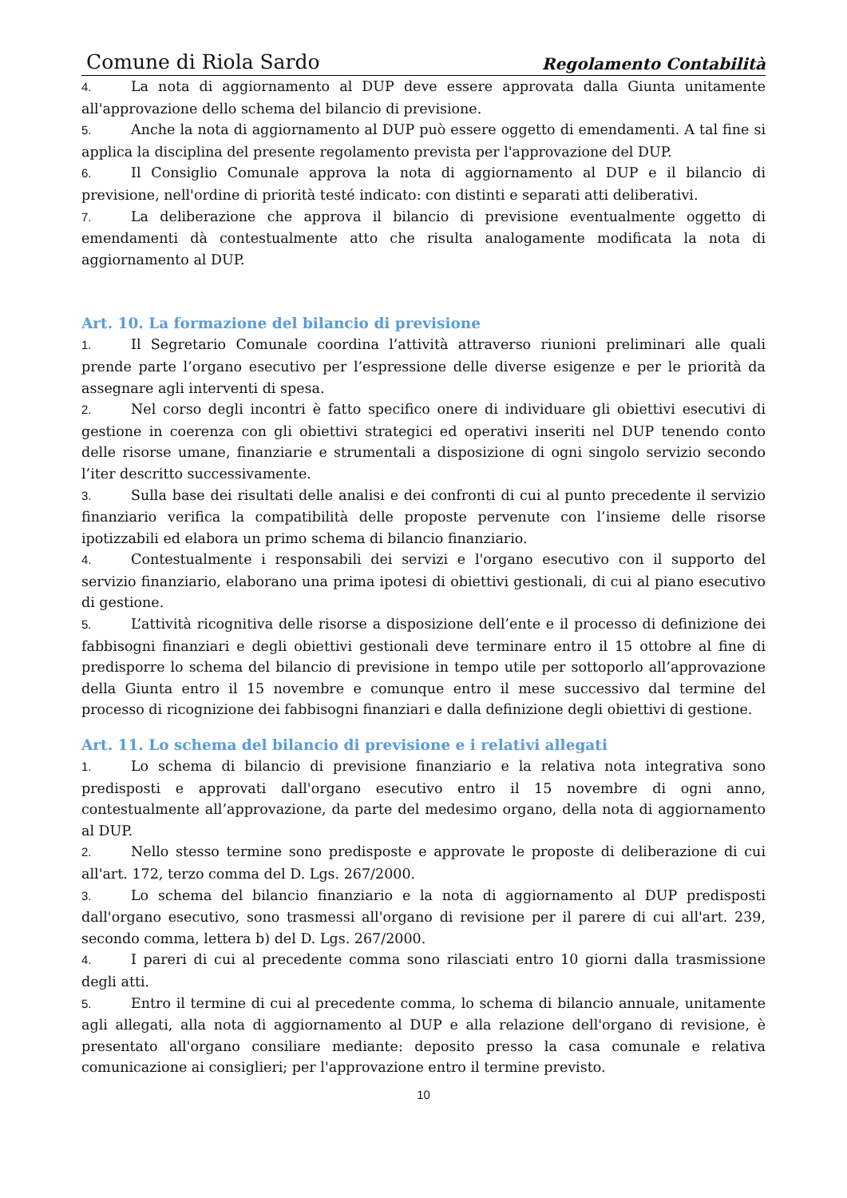Comune di Riola Sardo Regolamento Contabilità
4. La nota di aggiornamento al DUP deve essere approvata dalla Giunta unitamente all'approvazione dello schema del bilancio di previsione.
5. Anche la nota di aggiornamento al DUP può essere oggetto di emendamenti. A tal fine si applica la disciplina del presente regolamento prevista per l'approvazione del DUP.
6. Il Consiglio Comunale approva la nota di aggiornamento al DUP e il bilancio di previsione, nell'ordine di priorità testé indicato: con distinti e separati atti deliberativi.
7. La deliberazione che approva il bilancio di previsione eventualmente oggetto di emendamenti dà contestualmente atto che risulta analogamente modificata la nota di aggiornamento al DUP.
Art. 10. La formazione del bilancio di previsione
1. Il Segretario Comunale coordina l’attività attraverso riunioni preliminari alle quali prende parte l’organo esecutivo per l’espressione delle diverse esigenze e per le priorità da assegnare agli interventi di spesa.
2. Nel corso degli incontri è fatto specifico onere di individuare gli obiettivi esecutivi di gestione in coerenza con gli obiettivi strategici ed operativi inseriti nel DUP tenendo conto delle risorse umane, finanziarie e strumentali a disposizione di ogni singolo servizio secondo l’iter descritto successivamente.
3. Sulla base dei risultati delle analisi e dei confronti di cui al punto precedente il servizio finanziario verifica la compatibilità delle proposte pervenute con l’insieme delle risorse ipotizzabili ed elabora un primo schema di bilancio finanziario.
4. Contestualmente i responsabili dei servizi e l'organo esecutivo con il supporto del servizio finanziario, elaborano una prima ipotesi di obiettivi gestionali, di cui al piano esecutivo di gestione.
5. L’attività ricognitiva delle risorse a disposizione dell’ente e il processo di definizione dei fabbisogni finanziari e degli obiettivi gestionali deve terminare entro il 15 ottobre al fine di predisporre lo schema del bilancio di previsione in tempo utile per sottoporlo all’approvazione della Giunta entro il 15 novembre e comunque entro il mese successivo dal termine del processo di ricognizione dei fabbisogni finanziari e dalla definizione degli obiettivi di gestione.
Art. 11. Lo schema del bilancio di previsione e i relativi allegati
1. Lo schema di bilancio di previsione finanziario e la relativa nota integrativa sono predisposti e approvati dall'organo esecutivo entro il 15 novembre di ogni anno, contestualmente all’approvazione, da parte del medesimo organo, della nota di aggiornamento al DUP.
2. Nello stesso termine sono predisposte e approvate le proposte di deliberazione di cui all'art. 172, terzo comma del D. Lgs. 267/2000.
3. Lo schema del bilancio finanziario e la nota di aggiornamento al DUP predisposti dall'organo esecutivo, sono trasmessi all'organo di revisione per il parere di cui all'art. 239, secondo comma, lettera b) del D. Lgs. 267/2000.
4. I pareri di cui al precedente comma sono rilasciati entro 10 giorni dalla trasmissione degli atti.
5. Entro il termine di cui al precedente comma, lo schema di bilancio annuale, unitamente agli allegati, alla nota di aggiornamento al DUP e alla relazione dell'organo di revisione, è presentato all'organo consiliare mediante: deposito presso la casa comunale e relativa comunicazione ai consiglieri; per l'approvazione entro il termine previsto.
10